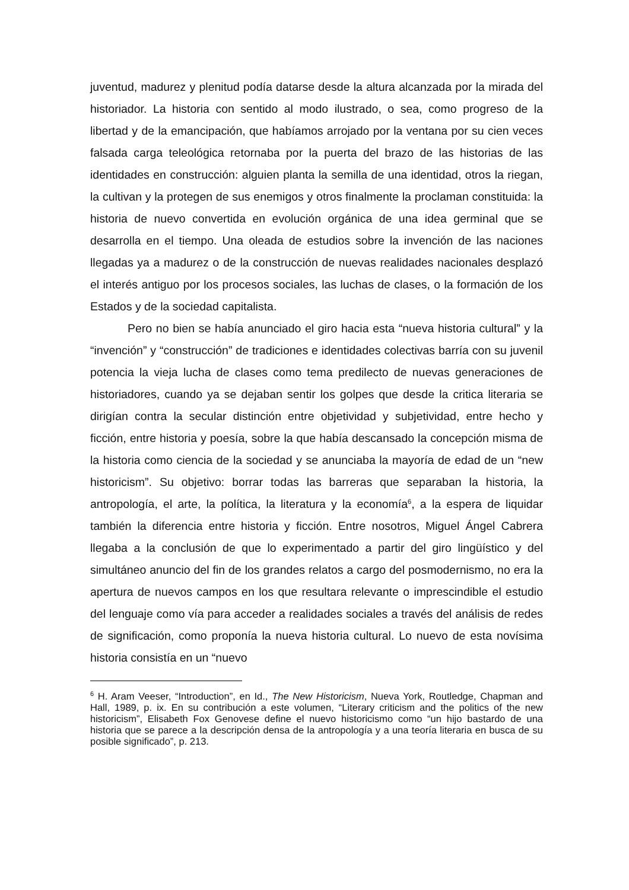juventud, madurez y plenitud podía datarse desde la altura alcanzada por la mirada del historiador. La historia con sentido al modo ilustrado, o sea, como progreso de la libertad y de la emancipación, que habíamos arrojado por la ventana por su cien veces falsada carga teleológica retornaba por la puerta del brazo de las historias de las identidades en construcción: alguien planta la semilla de una identidad, otros la riegan, la cultivan y la protegen de sus enemigos y otros finalmente la proclaman constituida: la historia de nuevo convertida en evolución orgánica de una idea germinal que se desarrolla en el tiempo. Una oleada de estudios sobre la invención de las naciones llegadas ya a madurez o de la construcción de nuevas realidades nacionales desplazó el interés antiguo por los procesos sociales, las luchas de clases, o la formación de los Estados y de la sociedad capitalista.
Pero no bien se había anunciado el giro hacia esta “nueva historia cultural” y la “invención” y “construcción” de tradiciones e identidades colectivas barría con su juvenil potencia la vieja lucha de clases como tema predilecto de nuevas generaciones de historiadores, cuando ya se dejaban sentir los golpes que desde la critica literaria se dirigían contra la secular distinción entre objetividad y subjetividad, entre hecho y ficción, entre historia y poesía, sobre la que había descansado la concepción misma de la historia como ciencia de la sociedad y se anunciaba la mayoría de edad de un “new historicism”. Su objetivo: borrar todas las barreras que separaban la historia, la antropología, el arte, la política, la literatura y la economía<sup>6</sup>, a la espera de liquidar también la diferencia entre historia y ficción. Entre nosotros, Miguel Ángel Cabrera llegaba a la conclusión de que lo experimentado a partir del giro lingüístico y del simultáneo anuncio del fin de los grandes relatos a cargo del posmodernismo, no era la apertura de nuevos campos en los que resultara relevante o imprescindible el estudio del lenguaje como vía para acceder a realidades sociales a través del análisis de redes de significación, como proponía la nueva historia cultural. Lo nuevo de esta novísima historia consistía en un “nuevo
<sup>6</sup> H. Aram Veeser, “Introduction”, en Id., The New Historicism, Nueva York, Routledge, Chapman and Hall, 1989, p. ix. En su contribución a este volumen, “Literary criticism and the politics of the new historicism”, Elisabeth Fox Genovese define el nuevo historicismo como “un hijo bastardo de una historia que se parece a la descripción densa de la antropología y a una teoría literaria en busca de su posible significado”, p. 213.